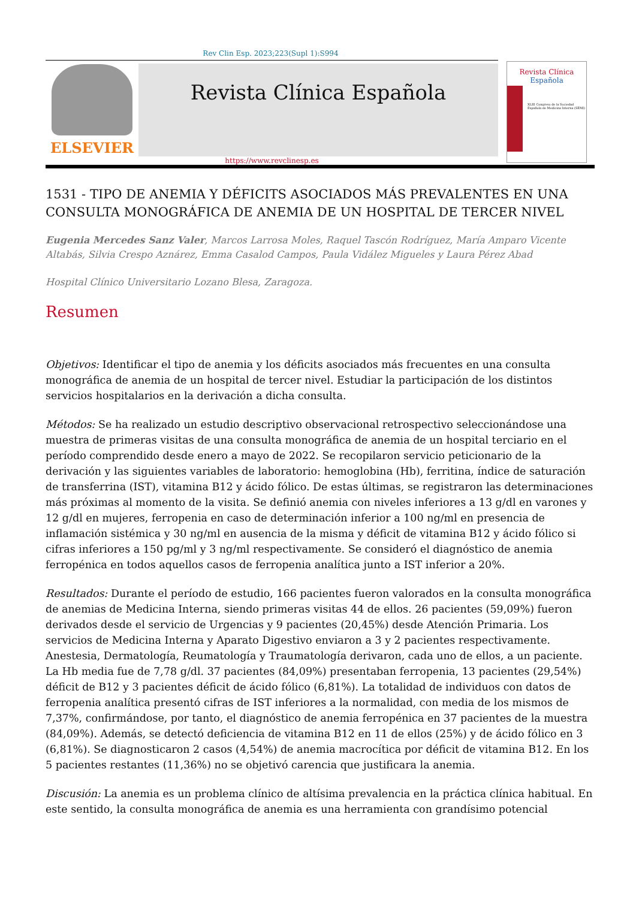Rev Clin Esp. 2023;223(Supl 1):S994
ELSEVIER
Revista Clínica Española
Revista Clínica
Española
XLIII Congreso de la Sociedad Española de Medicina Interna (SEMI)
https://www.revclinesp.es
1531 - TIPO DE ANEMIA Y DÉFICITS ASOCIADOS MÁS PREVALENTES EN UNA CONSULTA MONOGRÁFICA DE ANEMIA DE UN HOSPITAL DE TERCER NIVEL
Eugenia Mercedes Sanz Valer, Marcos Larrosa Moles, Raquel Tascón Rodríguez, María Amparo Vicente Altabás, Silvia Crespo Aznárez, Emma Casalod Campos, Paula Vidález Migueles y Laura Pérez Abad
Hospital Clínico Universitario Lozano Blesa, Zaragoza.
Resumen
Objetivos: Identificar el tipo de anemia y los déficits asociados más frecuentes en una consulta monográfica de anemia de un hospital de tercer nivel. Estudiar la participación de los distintos servicios hospitalarios en la derivación a dicha consulta.
Métodos: Se ha realizado un estudio descriptivo observacional retrospectivo seleccionándose una muestra de primeras visitas de una consulta monográfica de anemia de un hospital terciario en el período comprendido desde enero a mayo de 2022. Se recopilaron servicio peticionario de la derivación y las siguientes variables de laboratorio: hemoglobina (Hb), ferritina, índice de saturación de transferrina (IST), vitamina B12 y ácido fólico. De estas últimas, se registraron las determinaciones más próximas al momento de la visita. Se definió anemia con niveles inferiores a 13 g/dl en varones y 12 g/dl en mujeres, ferropenia en caso de determinación inferior a 100 ng/ml en presencia de inflamación sistémica y 30 ng/ml en ausencia de la misma y déficit de vitamina B12 y ácido fólico si cifras inferiores a 150 pg/ml y 3 ng/ml respectivamente. Se consideró el diagnóstico de anemia ferropénica en todos aquellos casos de ferropenia analítica junto a IST inferior a 20%.
Resultados: Durante el período de estudio, 166 pacientes fueron valorados en la consulta monográfica de anemias de Medicina Interna, siendo primeras visitas 44 de ellos. 26 pacientes (59,09%) fueron derivados desde el servicio de Urgencias y 9 pacientes (20,45%) desde Atención Primaria. Los servicios de Medicina Interna y Aparato Digestivo enviaron a 3 y 2 pacientes respectivamente. Anestesia, Dermatología, Reumatología y Traumatología derivaron, cada uno de ellos, a un paciente. La Hb media fue de 7,78 g/dl. 37 pacientes (84,09%) presentaban ferropenia, 13 pacientes (29,54%) déficit de B12 y 3 pacientes déficit de ácido fólico (6,81%). La totalidad de individuos con datos de ferropenia analítica presentó cifras de IST inferiores a la normalidad, con media de los mismos de 7,37%, confirmándose, por tanto, el diagnóstico de anemia ferropénica en 37 pacientes de la muestra (84,09%). Además, se detectó deficiencia de vitamina B12 en 11 de ellos (25%) y de ácido fólico en 3 (6,81%). Se diagnosticaron 2 casos (4,54%) de anemia macrocítica por déficit de vitamina B12. En los 5 pacientes restantes (11,36%) no se objetivó carencia que justificara la anemia.
Discusión: La anemia es un problema clínico de altísima prevalencia en la práctica clínica habitual. En este sentido, la consulta monográfica de anemia es una herramienta con grandísimo potencial